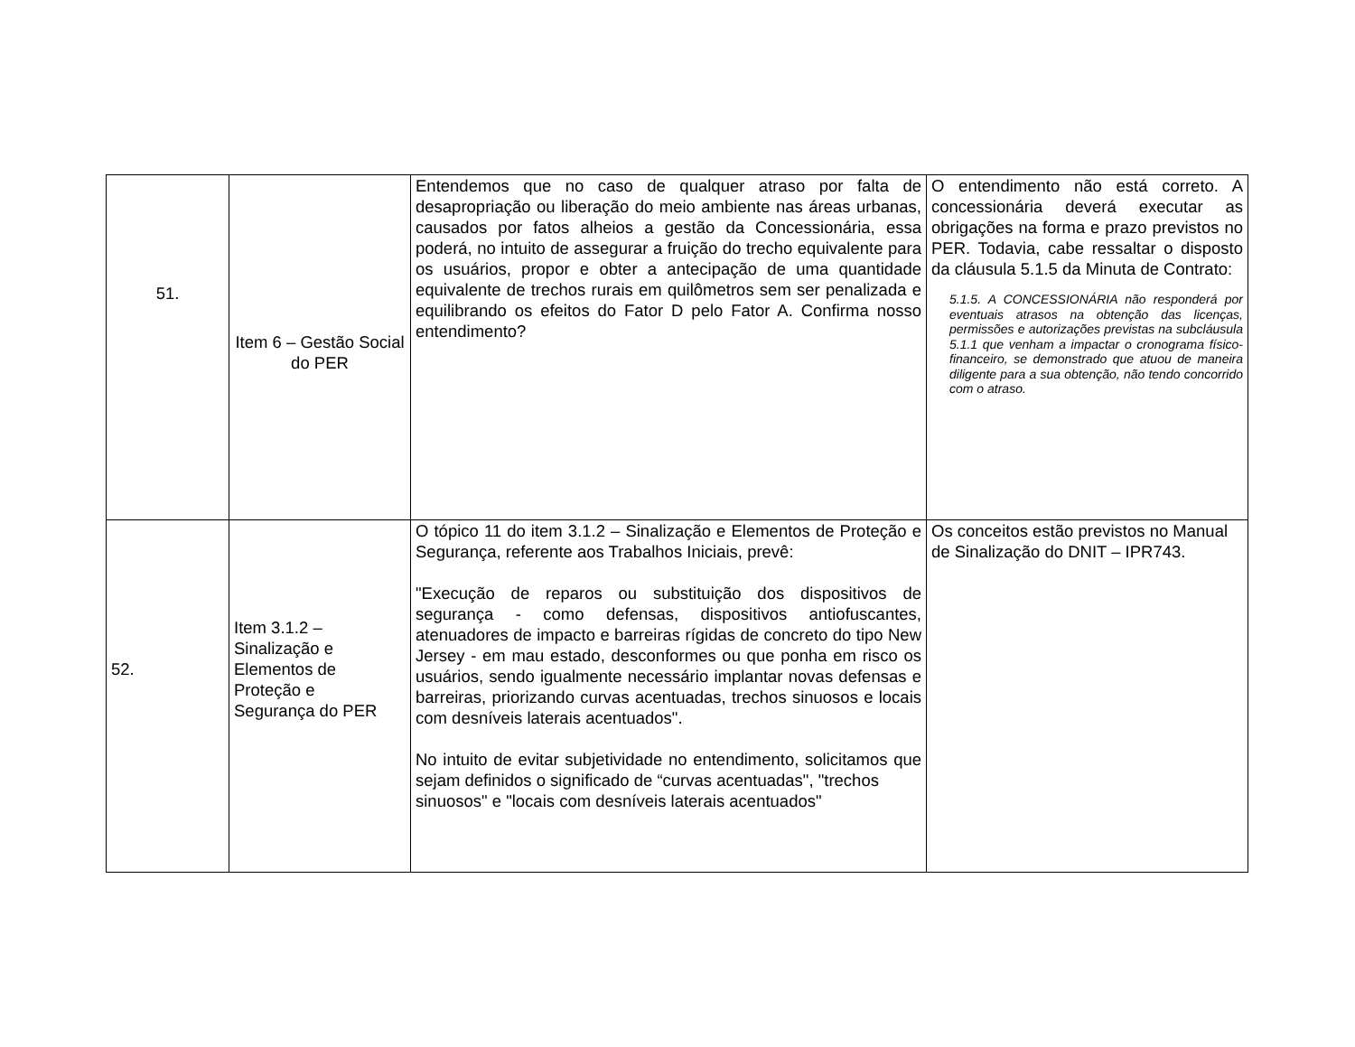| 51. | Item 6 – Gestão Social do PER | Entendemos que no caso de qualquer atraso por falta de desapropriação ou liberação do meio ambiente nas áreas urbanas, causados por fatos alheios a gestão da Concessionária, essa poderá, no intuito de assegurar a fruição do trecho equivalente para os usuários, propor e obter a antecipação de uma quantidade equivalente de trechos rurais em quilômetros sem ser penalizada e equilibrando os efeitos do Fator D pelo Fator A. Confirma nosso entendimento? | O entendimento não está correto. A concessionária deverá executar as obrigações na forma e prazo previstos no PER. Todavia, cabe ressaltar o disposto da cláusula 5.1.5 da Minuta de Contrato: 5.1.5. A CONCESSIONÁRIA não responderá por eventuais atrasos na obtenção das licenças, permissões e autorizações previstas na subcláusula 5.1.1 que venham a impactar o cronograma físico-financeiro, se demonstrado que atuou de maneira diligente para a sua obtenção, não tendo concorrido com o atraso. |
| 52. | Item 3.1.2 – Sinalização e Elementos de Proteção e Segurança do PER | O tópico 11 do item 3.1.2 – Sinalização e Elementos de Proteção e Segurança, referente aos Trabalhos Iniciais, prevê: "Execução de reparos ou substituição dos dispositivos de segurança - como defensas, dispositivos antiofuscantes, atenuadores de impacto e barreiras rígidas de concreto do tipo New Jersey - em mau estado, desconformes ou que ponha em risco os usuários, sendo igualmente necessário implantar novas defensas e barreiras, priorizando curvas acentuadas, trechos sinuosos e locais com desníveis laterais acentuados". No intuito de evitar subjetividade no entendimento, solicitamos que sejam definidos o significado de “curvas acentuadas", "trechos sinuosos" e "locais com desníveis laterais acentuados" | Os conceitos estão previstos no Manual de Sinalização do DNIT – IPR743. |